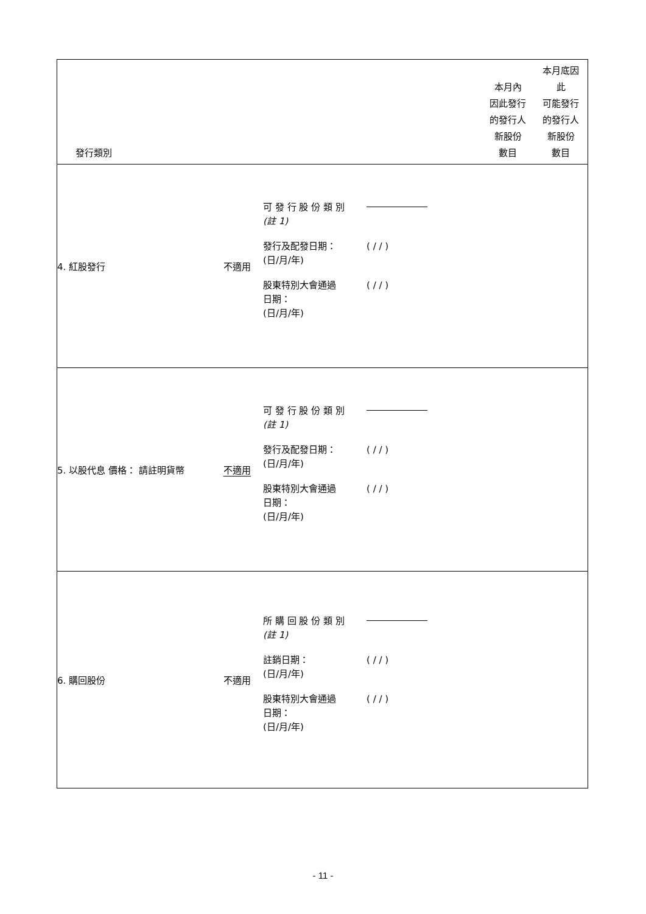| 發行類別 | | 本月內 因此發行 的發行人 新股份 數目 | 本月底因 此 可能發行 的發行人 新股份 數目 |
| 4. 紅股發行 不適用 | 可 發 行 股 份 類 別 (註 1) 發行及配發日期： (日/月/年) ( / / ) 股東特別大會通過 日期： (日/月/年) ( / / ) | | |
| 5. 以股代息 價格： 請註明貨幣 不適用 | 可 發 行 股 份 類 別 (註 1) 發行及配發日期： (日/月/年) ( / / ) 股東特別大會通過 日期： (日/月/年) ( / / ) | | |
| 6. 購回股份 不適用 | 所 購 回 股 份 類 別 (註 1) 註銷日期： (日/月/年) ( / / ) 股東特別大會通過 日期： (日/月/年) ( / / ) | | |
- 11 -